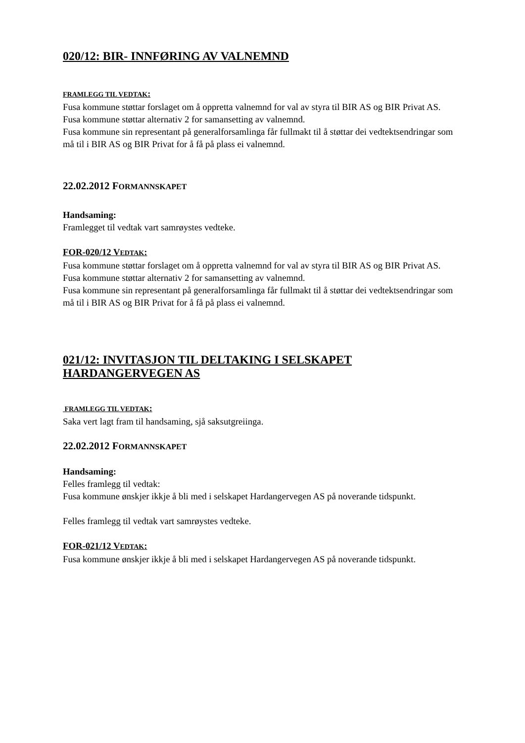020/12: BIR- INNFØRING AV VALNEMND
FRAMLEGG TIL VEDTAK:
Fusa kommune støttar forslaget om å oppretta valnemnd for val av styra til BIR AS og BIR Privat AS.
Fusa kommune støttar alternativ 2 for samansetting av valnemnd.
Fusa kommune sin representant på generalforsamlinga får fullmakt til å støttar dei vedtektsendringar som må til i BIR AS og BIR Privat for å få på plass ei valnemnd.
22.02.2012 FORMANNSKAPET
Handsaming:
Framlegget til vedtak vart samrøystes vedteke.
FOR-020/12 VEDTAK:
Fusa kommune støttar forslaget om å oppretta valnemnd for val av styra til BIR AS og BIR Privat AS.
Fusa kommune støttar alternativ 2 for samansetting av valnemnd.
Fusa kommune sin representant på generalforsamlinga får fullmakt til å støttar dei vedtektsendringar som må til i BIR AS og BIR Privat for å få på plass ei valnemnd.
021/12: INVITASJON TIL DELTAKING I SELSKAPET HARDANGERVEGEN AS
FRAMLEGG TIL VEDTAK:
Saka vert lagt fram til handsaming, sjå saksutgreiinga.
22.02.2012 FORMANNSKAPET
Handsaming:
Felles framlegg til vedtak:
Fusa kommune ønskjer ikkje å bli med i selskapet Hardangervegen AS på noverande tidspunkt.
Felles framlegg til vedtak vart samrøystes vedteke.
FOR-021/12 VEDTAK:
Fusa kommune ønskjer ikkje å bli med i selskapet Hardangervegen AS på noverande tidspunkt.